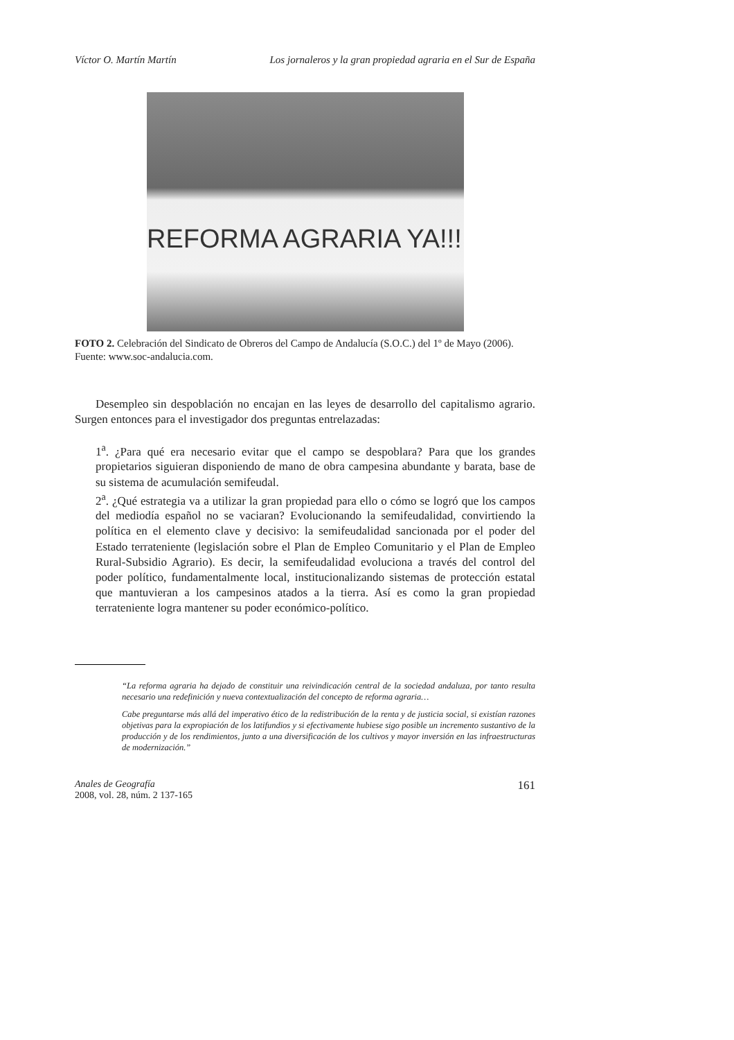Víctor O. Martín Martín Los jornaleros y la gran propiedad agraria en el Sur de España
REFORMA AGRARIA YA!!!
FOTO 2. Celebración del Sindicato de Obreros del Campo de Andalucía (S.O.C.) del 1º de Mayo (2006). Fuente: www.soc-andalucia.com.
Desempleo sin despoblación no encajan en las leyes de desarrollo del capitalismo agrario. Surgen entonces para el investigador dos preguntas entrelazadas:
1<sup>a</sup>. ¿Para qué era necesario evitar que el campo se despoblara? Para que los grandes propietarios siguieran disponiendo de mano de obra campesina abundante y barata, base de su sistema de acumulación semifeudal.
2<sup>a</sup>. ¿Qué estrategia va a utilizar la gran propiedad para ello o cómo se logró que los campos del mediodía español no se vaciaran? Evolucionando la semifeudalidad, convirtiendo la política en el elemento clave y decisivo: la semifeudalidad sancionada por el poder del Estado terrateniente (legislación sobre el Plan de Empleo Comunitario y el Plan de Empleo Rural-Subsidio Agrario). Es decir, la semifeudalidad evoluciona a través del control del poder político, fundamentalmente local, institucionalizando sistemas de protección estatal que mantuvieran a los campesinos atados a la tierra. Así es como la gran propiedad terrateniente logra mantener su poder económico-político.
“La reforma agraria ha dejado de constituir una reivindicación central de la sociedad andaluza, por tanto resulta necesario una redefinición y nueva contextualización del concepto de reforma agraria…
Cabe preguntarse más allá del imperativo ético de la redistribución de la renta y de justicia social, si existían razones objetivas para la expropiación de los latifundios y si efectivamente hubiese sigo posible un incremento sustantivo de la producción y de los rendimientos, junto a una diversificación de los cultivos y mayor inversión en las infraestructuras de modernización.”
Anales de Geografía
2008, vol. 28, núm. 2 137-165
161